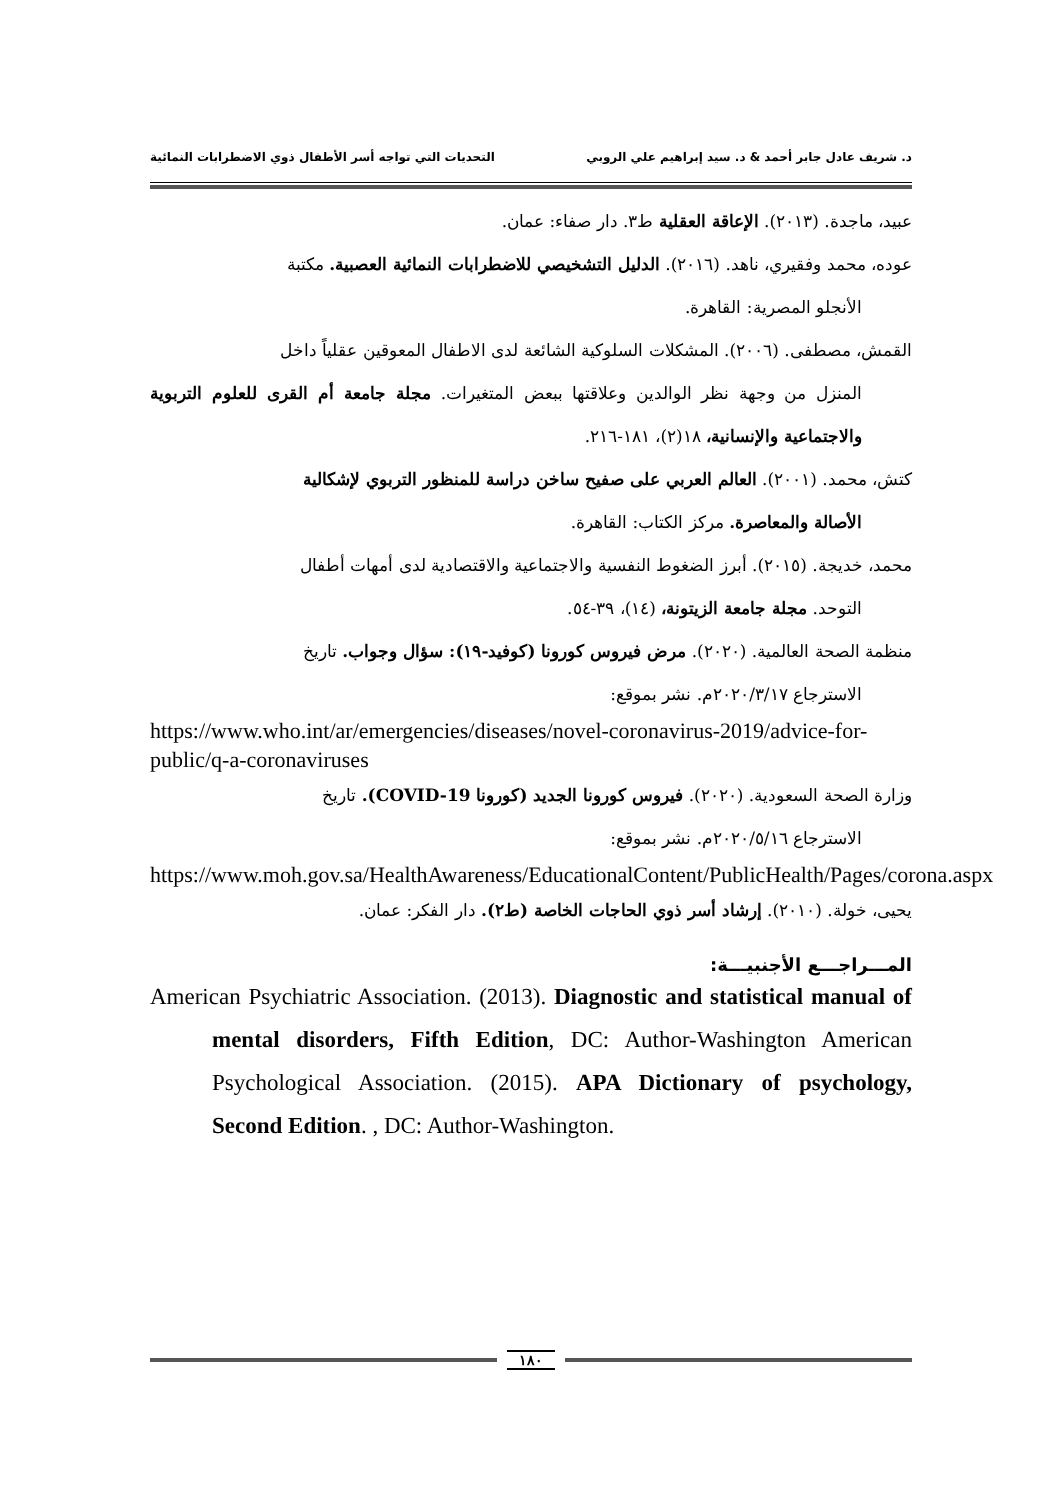د. شريف عادل جابر أحمد & د. سيد إبراهيم علي الروبي التحديات التي تواجه أسر الأطفال ذوي الاضطرابات النمائية
عبيد، ماجدة. (٢٠١٣). الإعاقة العقلية ط٣. دار صفاء: عمان.
عوده، محمد وفقيري، ناهد. (٢٠١٦). الدليل التشخيصي للاضطرابات النمائية العصبية. مكتبة
الأنجلو المصرية: القاهرة.
القمش، مصطفى. (٢٠٠٦). المشكلات السلوكية الشائعة لدى الاطفال المعوقين عقلياً داخل
المنزل من وجهة نظر الوالدين وعلاقتها ببعض المتغيرات. مجلة جامعة أم القرى للعلوم التربوية والاجتماعية والإنسانية، ١٨(٢)، ١٨١-٢١٦.
كتش، محمد. (٢٠٠١). العالم العربي على صفيح ساخن دراسة للمنظور التربوي لإشكالية
الأصالة والمعاصرة. مركز الكتاب: القاهرة.
محمد، خديجة. (٢٠١٥). أبرز الضغوط النفسية والاجتماعية والاقتصادية لدى أمهات أطفال
التوحد. مجلة جامعة الزيتونة، (١٤)، ٣٩-٥٤.
منظمة الصحة العالمية. (٢٠٢٠). مرض فيروس كورونا (كوفيد-١٩): سؤال وجواب. تاريخ
الاسترجاع ٢٠٢٠/٣/١٧م. نشر بموقع:
https://www.who.int/ar/emergencies/diseases/novel-coronavirus-2019/advice-for-public/q-a-coronaviruses
وزارة الصحة السعودية. (٢٠٢٠). فيروس كورونا الجديد (كورونا COVID-19). تاريخ
الاسترجاع ٢٠٢٠/٥/١٦م. نشر بموقع:
https://www.moh.gov.sa/HealthAwareness/EducationalContent/PublicHealth/Pages/corona.aspx
يحيى، خولة. (٢٠١٠). إرشاد أسر ذوي الحاجات الخاصة (ط٢). دار الفكر: عمان.
المـــراجـــع الأجنبيـــة:
American Psychiatric Association. (2013). Diagnostic and statistical manual of mental disorders, Fifth Edition, DC: Author-Washington American Psychological Association. (2015). APA Dictionary of psychology, Second Edition. , DC: Author-Washington.
١٨٠